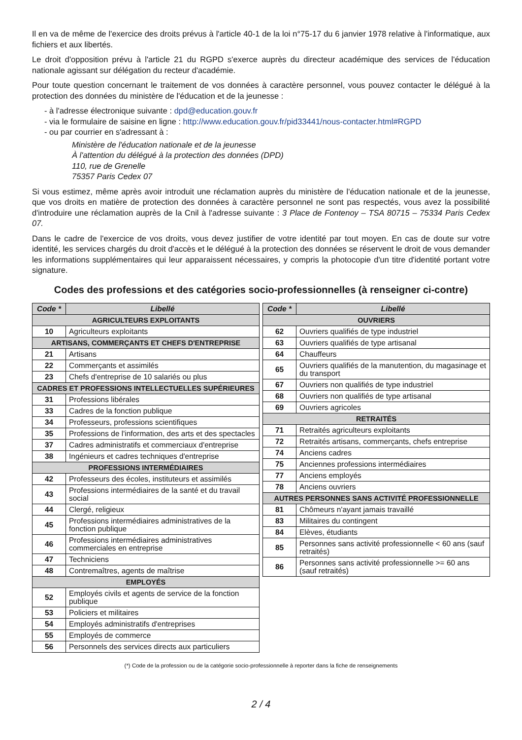Il en va de même de l'exercice des droits prévus à l'article 40-1 de la loi n°75-17 du 6 janvier 1978 relative à l'informatique, aux fichiers et aux libertés.
Le droit d'opposition prévu à l'article 21 du RGPD s'exerce auprès du directeur académique des services de l'éducation nationale agissant sur délégation du recteur d'académie.
Pour toute question concernant le traitement de vos données à caractère personnel, vous pouvez contacter le délégué à la protection des données du ministère de l'éducation et de la jeunesse :
- à l'adresse électronique suivante : dpd@education.gouv.fr
- via le formulaire de saisine en ligne : http://www.education.gouv.fr/pid33441/nous-contacter.html#RGPD
- ou par courrier en s'adressant à :
Ministère de l'éducation nationale et de la jeunesse
À l'attention du délégué à la protection des données (DPD)
110, rue de Grenelle
75357 Paris Cedex 07
Si vous estimez, même après avoir introduit une réclamation auprès du ministère de l'éducation nationale et de la jeunesse, que vos droits en matière de protection des données à caractère personnel ne sont pas respectés, vous avez la possibilité d'introduire une réclamation auprès de la Cnil à l'adresse suivante : 3 Place de Fontenoy – TSA 80715 – 75334 Paris Cedex 07.
Dans le cadre de l'exercice de vos droits, vous devez justifier de votre identité par tout moyen. En cas de doute sur votre identité, les services chargés du droit d'accès et le délégué à la protection des données se réservent le droit de vous demander les informations supplémentaires qui leur apparaissent nécessaires, y compris la photocopie d'un titre d'identité portant votre signature.
Codes des professions et des catégories socio-professionnelles (à renseigner ci-contre)
| Code * | Libellé |
| --- | --- |
| AGRICULTEURS EXPLOITANTS | |
| 10 | Agriculteurs exploitants |
| ARTISANS, COMMERÇANTS ET CHEFS D'ENTREPRISE | |
| 21 | Artisans |
| 22 | Commerçants et assimilés |
| 23 | Chefs d'entreprise de 10 salariés ou plus |
| CADRES ET PROFESSIONS INTELLECTUELLES SUPÉRIEURES | |
| 31 | Professions libérales |
| 33 | Cadres de la fonction publique |
| 34 | Professeurs, professions scientifiques |
| 35 | Professions de l'information, des arts et des spectacles |
| 37 | Cadres administratifs et commerciaux d'entreprise |
| 38 | Ingénieurs et cadres techniques d'entreprise |
| PROFESSIONS INTERMÉDIAIRES | |
| 42 | Professeurs des écoles, instituteurs et assimilés |
| 43 | Professions intermédiaires de la santé et du travail social |
| 44 | Clergé, religieux |
| 45 | Professions intermédiaires administratives de la fonction publique |
| 46 | Professions intermédiaires administratives commerciales en entreprise |
| 47 | Techniciens |
| 48 | Contremaîtres, agents de maîtrise |
| EMPLOYÉS | |
| 52 | Employés civils et agents de service de la fonction publique |
| 53 | Policiers et militaires |
| 54 | Employés administratifs d'entreprises |
| 55 | Employés de commerce |
| 56 | Personnels des services directs aux particuliers |
| Code * | Libellé |
| --- | --- |
| OUVRIERS | |
| 62 | Ouvriers qualifiés de type industriel |
| 63 | Ouvriers qualifiés de type artisanal |
| 64 | Chauffeurs |
| 65 | Ouvriers qualifiés de la manutention, du magasinage et du transport |
| 67 | Ouvriers non qualifiés de type industriel |
| 68 | Ouvriers non qualifiés de type artisanal |
| 69 | Ouvriers agricoles |
| RETRAITÉS | |
| 71 | Retraités agriculteurs exploitants |
| 72 | Retraités artisans, commerçants, chefs entreprise |
| 74 | Anciens cadres |
| 75 | Anciennes professions intermédiaires |
| 77 | Anciens employés |
| 78 | Anciens ouvriers |
| AUTRES PERSONNES SANS ACTIVITÉ PROFESSIONNELLE | |
| 81 | Chômeurs n'ayant jamais travaillé |
| 83 | Militaires du contingent |
| 84 | Elèves, étudiants |
| 85 | Personnes sans activité professionnelle < 60 ans (sauf retraités) |
| 86 | Personnes sans activité professionnelle >= 60 ans (sauf retraités) |
(*) Code de la profession ou de la catégorie socio-professionnelle à reporter dans la fiche de renseignements
2 / 4